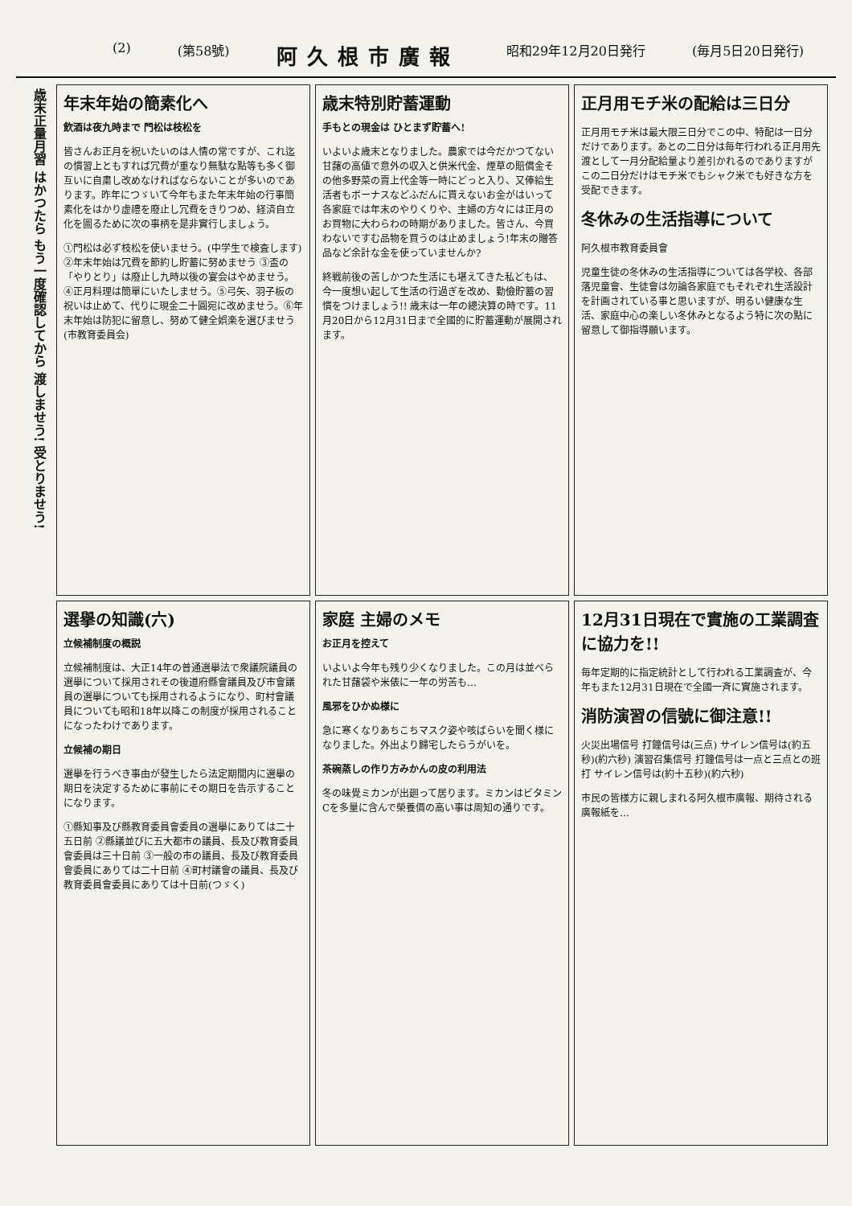(2) (第58號) 阿久根市廣報 昭和29年12月20日発行 (毎月5日20日発行)
歳末正量月習 はかつたら もう一度確認してから 渡しませう! 受とりませう!
年末年始の簡素化へ
飲酒は夜九時まで 門松は枝松を
皆さんお正月を祝いたいのは人情の常ですが、これ迄の慣習上ともすれば冗費が重なり無駄な點等も多く御互いに自粛し改めなければならないことが多いのであります。昨年につゞいて今年もまた年末年始の行事簡素化をはかり虚禮を廢止し冗費をきりつめ、経済自立化を圖るために次の事柄を是非實行しましょう。
①門松は必ず枝松を使いませう。(中学生で検査します) ②年末年始は冗費を節約し貯蓄に努めませう ③盃の「やりとり」は廢止し九時以後の宴会はやめませう。④正月料理は簡單にいたしませう。⑤弓矢、羽子板の祝いは止めて、代りに現金二十圓宛に改めませう。⑥年末年始は防犯に留意し、努めて健全娯楽を選びませう(市教育委員会)
歳末特別貯蓄運動
手もとの現金は ひとまず貯蓄へ!
いよいよ歳末となりました。農家では今だかつてない甘藷の高値で意外の収入と供米代金、煙草の賠償金その他多野菜の賣上代金等一時にどっと入り、又俸給生活者もボーナスなどふだんに貰えないお金がはいって各家庭では年末のやりくりや、主婦の方々には正月のお買物に大わらわの時期がありました。皆さん、今買わないですむ品物を買うのは止めましょう!年末の贈答品など余計な金を使っていませんか?
終戦前後の苦しかつた生活にも堪えてきた私どもは、今一度想い起して生活の行過ぎを改め、勤儉貯蓄の習慣をつけましょう!! 歳末は一年の總決算の時です。11月20日から12月31日まで全國的に貯蓄運動が展開されます。
正月用モチ米の配給は三日分
正月用モチ米は最大限三日分でこの中、特配は一日分だけであります。あとの二日分は毎年行われる正月用先渡として一月分配給量より差引かれるのでありますがこの二日分だけはモチ米でもシャク米でも好きな方を受配できます。
冬休みの生活指導について
阿久根市教育委員會
児童生徒の冬休みの生活指導については各学校、各部落児童會、生徒會は勿論各家庭でもそれぞれ生活設計を計画されている事と思いますが、明るい健康な生活、家庭中心の楽しい冬休みとなるよう特に次の點に留意して御指導願います。
選擧の知識(六)
立候補制度の概説
立候補制度は、大正14年の普通選擧法で衆議院議員の選擧について採用されその後道府縣會議員及び市會議員の選擧についても採用されるようになり、町村會議員についても昭和18年以降この制度が採用されることになったわけであります。
立候補の期日
選擧を行うべき事由が發生したら法定期間内に選擧の期日を決定するために事前にその期日を告示することになります。
①縣知事及び縣教育委員會委員の選擧にありては二十五日前 ②縣議並びに五大都市の議員、長及び教育委員會委員は三十日前 ③一般の市の議員、長及び教育委員會委員にありては二十日前 ④町村議會の議員、長及び教育委員會委員にありては十日前(つゞく)
家庭 主婦のメモ
お正月を控えて
いよいよ今年も残り少くなりました。この月は並べられた甘藷袋や米俵に一年の労苦も…
風邪をひかぬ様に
急に寒くなりあちこちマスク姿や咳ばらいを聞く様になりました。外出より歸宅したらうがいを。
茶碗蒸しの作り方 みかんの皮の利用法
冬の味覺ミカンが出廻って居ります。ミカンはビタミンCを多量に含んで榮養價の高い事は周知の通りです。
12月31日現在で實施の工業調査に協力を!!
毎年定期的に指定統計として行われる工業調査が、今年もまた12月31日現在で全國一斉に實施されます。
消防演習の信號に御注意!!
火災出場信号 打鐘信号は(三点) サイレン信号は(約五秒)(約六秒) 演習召集信号 打鐘信号は一点と三点との班打 サイレン信号は(約十五秒)(約六秒)
市民の皆様方に親しまれる阿久根市廣報、期待される廣報紙を…